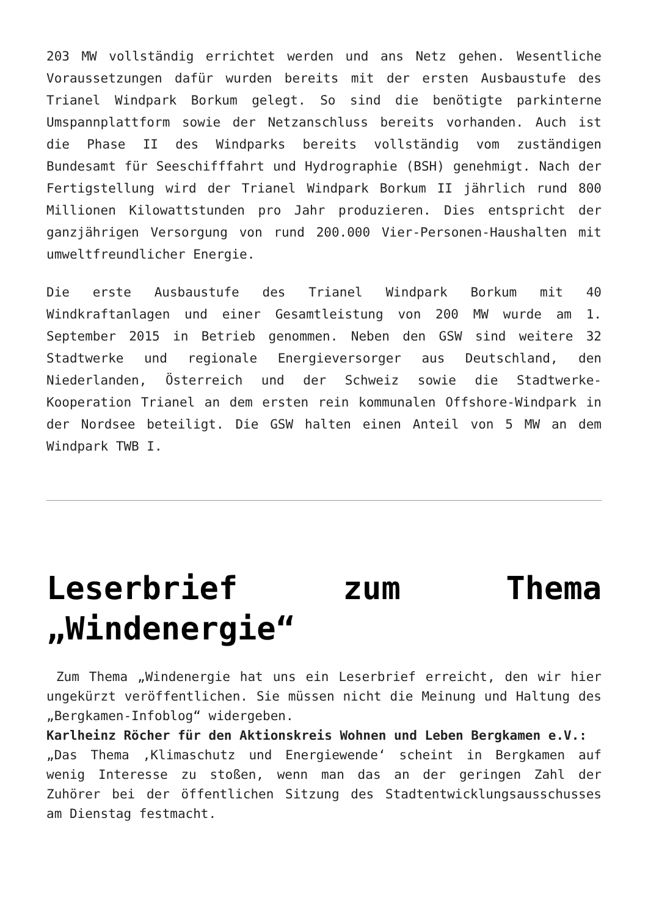203 MW vollständig errichtet werden und ans Netz gehen. Wesentliche Voraussetzungen dafür wurden bereits mit der ersten Ausbaustufe des Trianel Windpark Borkum gelegt. So sind die benötigte parkinterne Umspannplattform sowie der Netzanschluss bereits vorhanden. Auch ist die Phase II des Windparks bereits vollständig vom zuständigen Bundesamt für Seeschifffahrt und Hydrographie (BSH) genehmigt. Nach der Fertigstellung wird der Trianel Windpark Borkum II jährlich rund 800 Millionen Kilowattstunden pro Jahr produzieren. Dies entspricht der ganzjährigen Versorgung von rund 200.000 Vier-Personen-Haushalten mit umweltfreundlicher Energie.
Die erste Ausbaustufe des Trianel Windpark Borkum mit 40 Windkraftanlagen und einer Gesamtleistung von 200 MW wurde am 1. September 2015 in Betrieb genommen. Neben den GSW sind weitere 32 Stadtwerke und regionale Energieversorger aus Deutschland, den Niederlanden, Österreich und der Schweiz sowie die Stadtwerke-Kooperation Trianel an dem ersten rein kommunalen Offshore-Windpark in der Nordsee beteiligt. Die GSW halten einen Anteil von 5 MW an dem Windpark TWB I.
Leserbrief zum Thema „Windenergie“
Zum Thema „Windenergie hat uns ein Leserbrief erreicht, den wir hier ungekürzt veröffentlichen. Sie müssen nicht die Meinung und Haltung des „Bergkamen-Infoblog“ widergeben.
Karlheinz Röcher für den Aktionskreis Wohnen und Leben Bergkamen e.V.:
„Das Thema ‚Klimaschutz und Energiewende‘ scheint in Bergkamen auf wenig Interesse zu stoßen, wenn man das an der geringen Zahl der Zuhörer bei der öffentlichen Sitzung des Stadtentwicklungsausschusses am Dienstag festmacht.